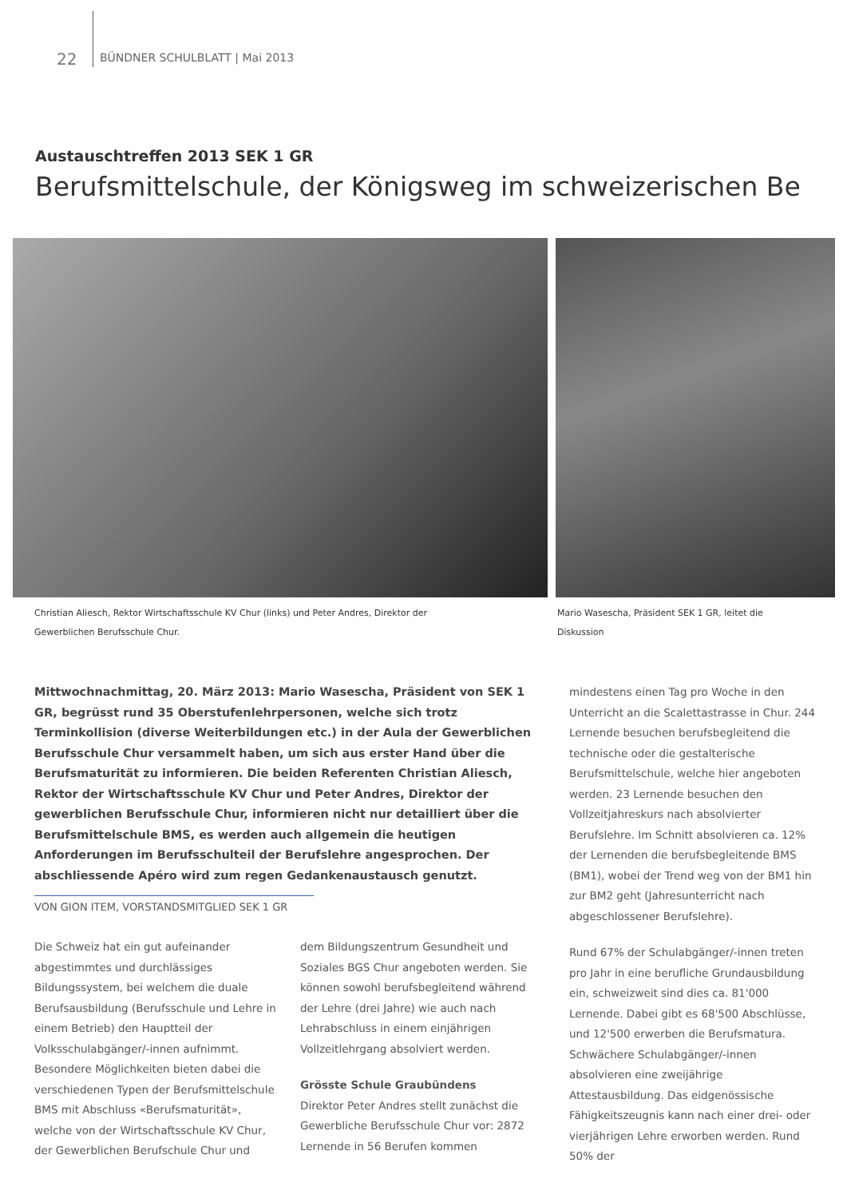22
BÜNDNER SCHULBLATT | Mai 2013
Austauschtreffen 2013 SEK 1 GR
Berufsmittelschule, der Königsweg im schweizerischen Be
Christian Aliesch, Rektor Wirtschaftsschule KV Chur (links) und Peter Andres, Direktor der Gewerblichen Berufsschule Chur.
Mario Wasescha, Präsident SEK 1 GR, leitet die Diskussion
Mittwochnachmittag, 20. März 2013: Mario Wasescha, Präsident von SEK 1 GR, begrüsst rund 35 Oberstufenlehrpersonen, welche sich trotz Terminkollision (diverse Weiterbildungen etc.) in der Aula der Gewerblichen Berufsschule Chur versammelt haben, um sich aus erster Hand über die Berufsmaturität zu informieren. Die beiden Referenten Christian Aliesch, Rektor der Wirtschaftsschule KV Chur und Peter Andres, Direktor der gewerblichen Berufsschule Chur, informieren nicht nur detailliert über die Berufsmittelschule BMS, es werden auch allgemein die heutigen Anforderungen im Berufsschulteil der Berufslehre angesprochen. Der abschliessende Apéro wird zum regen Gedankenaustausch genutzt.
VON GION ITEM, VORSTANDSMITGLIED SEK 1 GR
Die Schweiz hat ein gut aufeinander abgestimmtes und durchlässiges Bildungssystem, bei welchem die duale Berufsausbildung (Berufsschule und Lehre in einem Betrieb) den Hauptteil der Volksschulabgänger/-innen aufnimmt. Besondere Möglichkeiten bieten dabei die verschiedenen Typen der Berufsmittelschule BMS mit Abschluss «Berufsmaturität», welche von der Wirtschaftsschule KV Chur, der Gewerblichen Berufschule Chur und
dem Bildungszentrum Gesundheit und Soziales BGS Chur angeboten werden. Sie können sowohl berufsbegleitend während der Lehre (drei Jahre) wie auch nach Lehrabschluss in einem einjährigen Vollzeitlehrgang absolviert werden.
Grösste Schule Graubündens
Direktor Peter Andres stellt zunächst die Gewerbliche Berufsschule Chur vor: 2872 Lernende in 56 Berufen kommen
mindestens einen Tag pro Woche in den Unterricht an die Scalettastrasse in Chur. 244 Lernende besuchen berufsbegleitend die technische oder die gestalterische Berufsmittelschule, welche hier angeboten werden. 23 Lernende besuchen den Vollzeitjahreskurs nach absolvierter Berufslehre. Im Schnitt absolvieren ca. 12% der Lernenden die berufsbegleitende BMS (BM1), wobei der Trend weg von der BM1 hin zur BM2 geht (Jahresunterricht nach abgeschlossener Berufslehre).
Rund 67% der Schulabgänger/-innen treten pro Jahr in eine berufliche Grundausbildung ein, schweizweit sind dies ca. 81'000 Lernende. Dabei gibt es 68'500 Abschlüsse, und 12'500 erwerben die Berufsmatura. Schwächere Schulabgänger/-innen absolvieren eine zweijährige Attestausbildung. Das eidgenössische Fähigkeitszeugnis kann nach einer drei- oder vierjährigen Lehre erworben werden. Rund 50% der